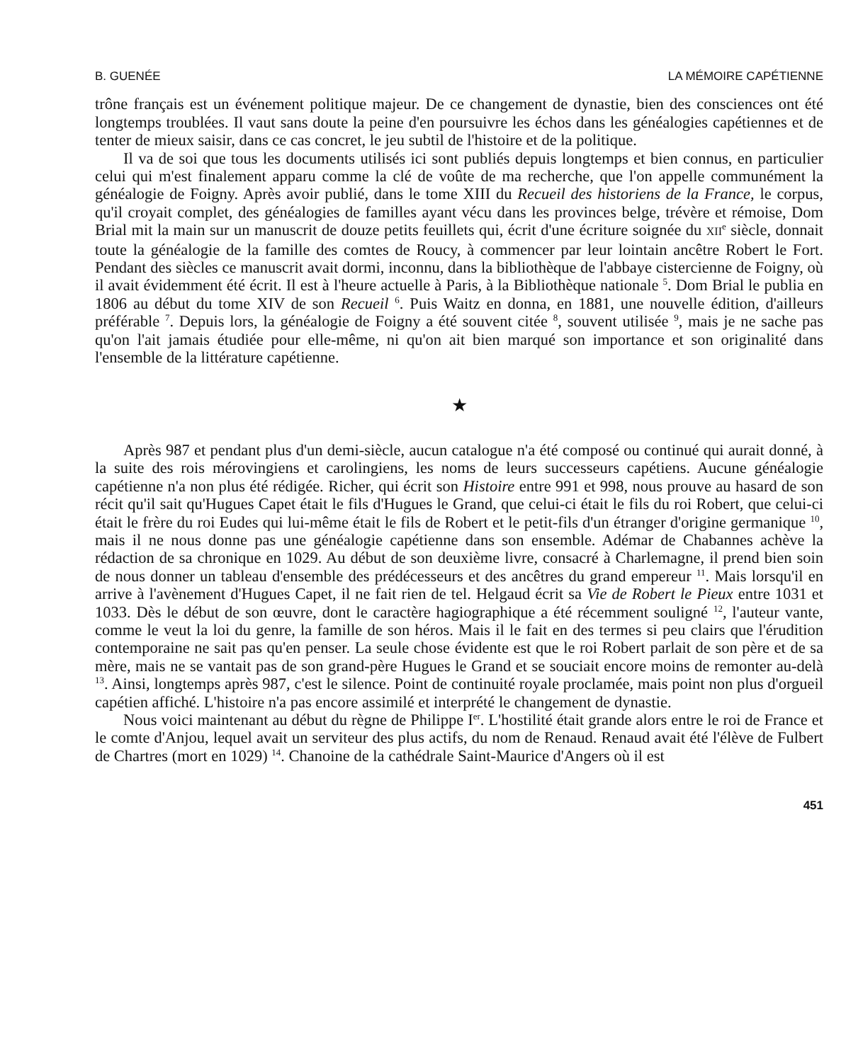B. GUENÉE LA MÉMOIRE CAPÉTIENNE
trône français est un événement politique majeur. De ce changement de dynastie, bien des consciences ont été longtemps troublées. Il vaut sans doute la peine d'en poursuivre les échos dans les généalogies capétiennes et de tenter de mieux saisir, dans ce cas concret, le jeu subtil de l'histoire et de la politique.
Il va de soi que tous les documents utilisés ici sont publiés depuis longtemps et bien connus, en particulier celui qui m'est finalement apparu comme la clé de voûte de ma recherche, que l'on appelle communément la généalogie de Foigny. Après avoir publié, dans le tome XIII du Recueil des historiens de la France, le corpus, qu'il croyait complet, des généalogies de familles ayant vécu dans les provinces belge, trévère et rémoise, Dom Brial mit la main sur un manuscrit de douze petits feuillets qui, écrit d'une écriture soignée du XII<sup>e</sup> siècle, donnait toute la généalogie de la famille des comtes de Roucy, à commencer par leur lointain ancêtre Robert le Fort. Pendant des siècles ce manuscrit avait dormi, inconnu, dans la bibliothèque de l'abbaye cistercienne de Foigny, où il avait évidemment été écrit. Il est à l'heure actuelle à Paris, à la Bibliothèque nationale <sup>5</sup>. Dom Brial le publia en 1806 au début du tome XIV de son Recueil <sup>6</sup>. Puis Waitz en donna, en 1881, une nouvelle édition, d'ailleurs préférable <sup>7</sup>. Depuis lors, la généalogie de Foigny a été souvent citée <sup>8</sup>, souvent utilisée <sup>9</sup>, mais je ne sache pas qu'on l'ait jamais étudiée pour elle-même, ni qu'on ait bien marqué son importance et son originalité dans l'ensemble de la littérature capétienne.
★
Après 987 et pendant plus d'un demi-siècle, aucun catalogue n'a été composé ou continué qui aurait donné, à la suite des rois mérovingiens et carolingiens, les noms de leurs successeurs capétiens. Aucune généalogie capétienne n'a non plus été rédigée. Richer, qui écrit son Histoire entre 991 et 998, nous prouve au hasard de son récit qu'il sait qu'Hugues Capet était le fils d'Hugues le Grand, que celui-ci était le fils du roi Robert, que celui-ci était le frère du roi Eudes qui lui-même était le fils de Robert et le petit-fils d'un étranger d'origine germanique <sup>10</sup>, mais il ne nous donne pas une généalogie capétienne dans son ensemble. Adémar de Chabannes achève la rédaction de sa chronique en 1029. Au début de son deuxième livre, consacré à Charlemagne, il prend bien soin de nous donner un tableau d'ensemble des prédécesseurs et des ancêtres du grand empereur <sup>11</sup>. Mais lorsqu'il en arrive à l'avènement d'Hugues Capet, il ne fait rien de tel. Helgaud écrit sa Vie de Robert le Pieux entre 1031 et 1033. Dès le début de son œuvre, dont le caractère hagiographique a été récemment souligné <sup>12</sup>, l'auteur vante, comme le veut la loi du genre, la famille de son héros. Mais il le fait en des termes si peu clairs que l'érudition contemporaine ne sait pas qu'en penser. La seule chose évidente est que le roi Robert parlait de son père et de sa mère, mais ne se vantait pas de son grand-père Hugues le Grand et se souciait encore moins de remonter au-delà <sup>13</sup>. Ainsi, longtemps après 987, c'est le silence. Point de continuité royale proclamée, mais point non plus d'orgueil capétien affiché. L'histoire n'a pas encore assimilé et interprété le changement de dynastie.
Nous voici maintenant au début du règne de Philippe I<sup>er</sup>. L'hostilité était grande alors entre le roi de France et le comte d'Anjou, lequel avait un serviteur des plus actifs, du nom de Renaud. Renaud avait été l'élève de Fulbert de Chartres (mort en 1029) <sup>14</sup>. Chanoine de la cathédrale Saint-Maurice d'Angers où il est
451